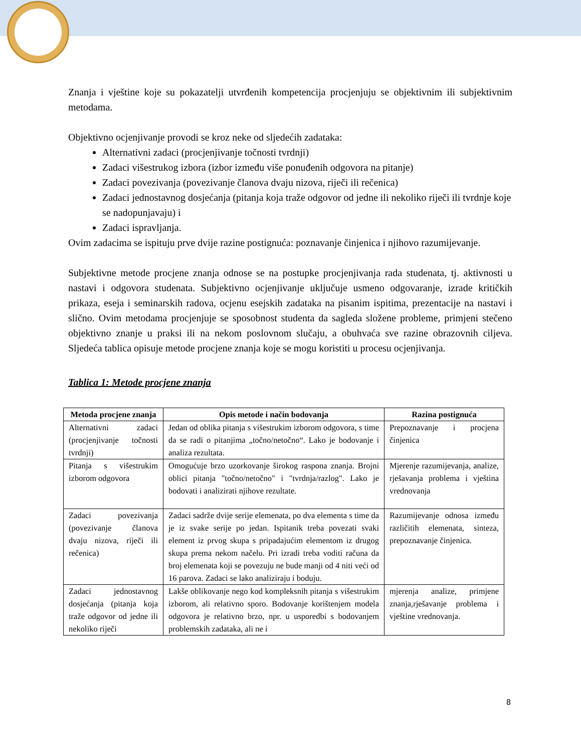Znanja i vještine koje su pokazatelji utvrđenih kompetencija procjenjuju se objektivnim ili subjektivnim metodama.
Objektivno ocjenjivanje provodi se kroz neke od sljedećih zadataka:
Alternativni zadaci (procjenjivanje točnosti tvrdnji)
Zadaci višestrukog izbora (izbor između više ponuđenih odgovora na pitanje)
Zadaci povezivanja (povezivanje članova dvaju nizova, riječi ili rečenica)
Zadaci jednostavnog dosjećanja (pitanja koja traže odgovor od jedne ili nekoliko riječi ili tvrdnje koje se nadopunjavaju) i
Zadaci ispravljanja.
Ovim zadacima se ispituju prve dvije razine postignuća: poznavanje činjenica i njihovo razumijevanje.
Subjektivne metode procjene znanja odnose se na postupke procjenjivanja rada studenata, tj. aktivnosti u nastavi i odgovora studenata. Subjektivno ocjenjivanje uključuje usmeno odgovaranje, izrade kritičkih prikaza, eseja i seminarskih radova, ocjenu esejskih zadataka na pisanim ispitima, prezentacije na nastavi i slično. Ovim metodama procjenjuje se sposobnost studenta da sagleda složene probleme, primjeni stečeno objektivno znanje u praksi ili na nekom poslovnom slučaju, a obuhvaća sve razine obrazovnih ciljeva. Sljedeća tablica opisuje metode procjene znanja koje se mogu koristiti u procesu ocjenjivanja.
Tablica 1: Metode procjene znanja
| Metoda procjene znanja | Opis metode i način bodovanja | Razina postignuća |
| --- | --- | --- |
| Alternativni zadaci (procjenjivanje točnosti tvrdnji) | Jedan od oblika pitanja s višestrukim izborom odgovora, s time da se radi o pitanjima „točno/netočno“. Lako je bodovanje i analiza rezultata. | Prepoznavanje i procjena činjenica |
| Pitanja s višestrukim izborom odgovora | Omogućuje brzo uzorkovanje širokog raspona znanja. Brojni oblici pitanja "točno/netočno" i "tvrdnja/razlog". Lako je bodovati i analizirati njihove rezultate. | Mjerenje razumijevanja, analize, rješavanja problema i vještina vrednovanja |
| Zadaci povezivanja (povezivanje članova dvaju nizova, riječi ili rečenica) | Zadaci sadrže dvije serije elemenata, po dva elementa s time da je iz svake serije po jedan. Ispitanik treba povezati svaki element iz prvog skupa s pripadajućim elementom iz drugog skupa prema nekom načelu. Pri izradi treba voditi računa da broj elemenata koji se povezuju ne bude manji od 4 niti veći od 16 parova. Zadaci se lako analiziraju i boduju. | Razumijevanje odnosa između različitih elemenata, sinteza, prepoznavanje činjenica. |
| Zadaci jednostavnog dosjećanja (pitanja koja traže odgovor od jedne ili nekoliko riječi | Lakše oblikovanje nego kod kompleksnih pitanja s višestrukim izborom, ali relativno sporo. Bodovanje korištenjem modela odgovora je relativno brzo, npr. u usporedbi s bodovanjem problemskih zadataka, ali ne i | mjerenja analize, primjene znanja,rješavanje problema i vještine vrednovanja. |
8